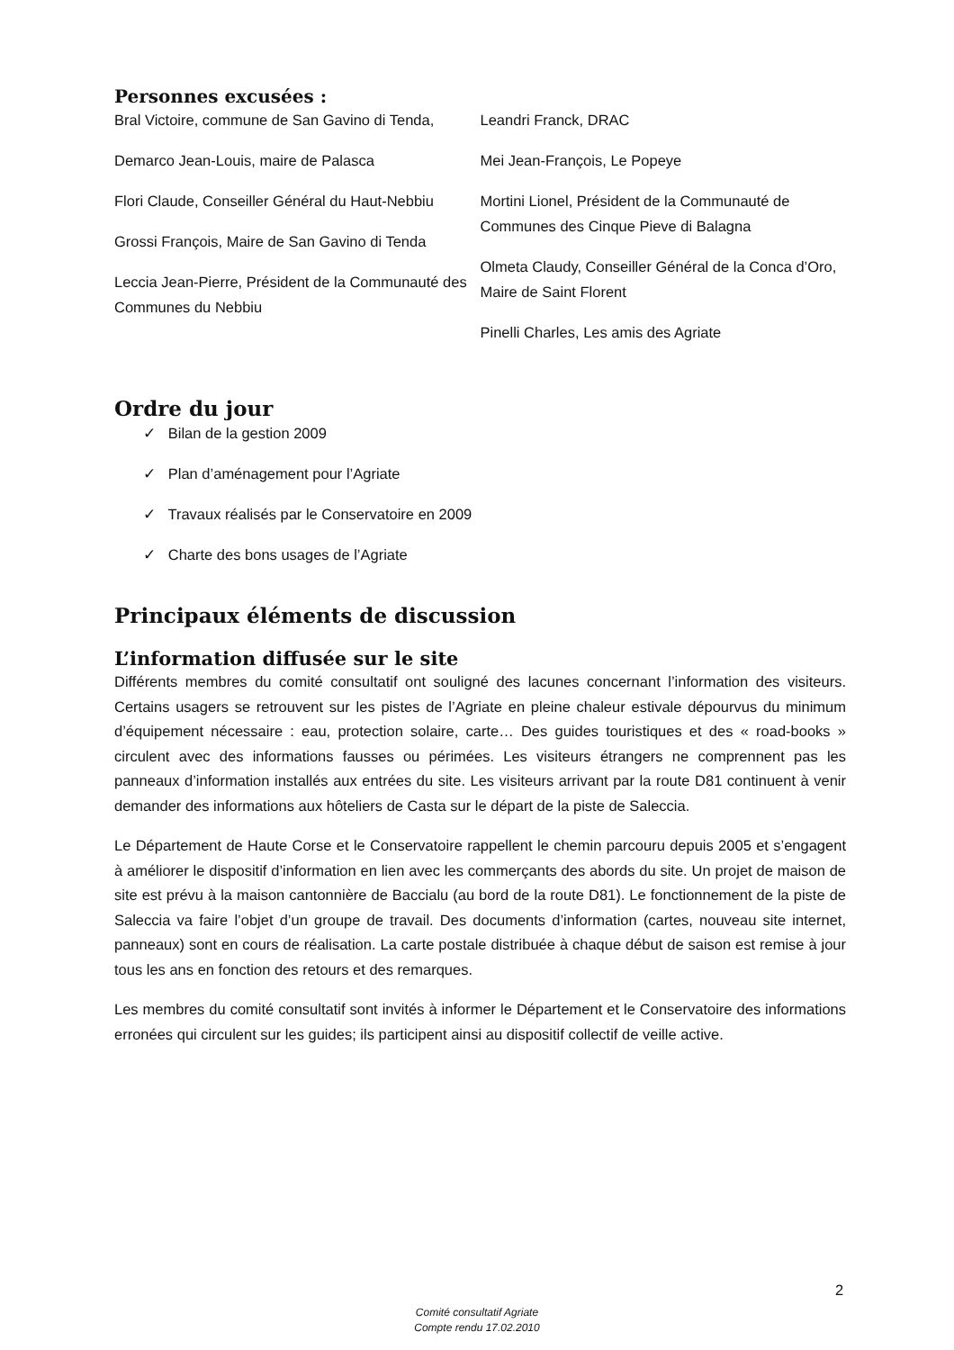Personnes excusées :
Bral Victoire, commune de San Gavino di Tenda,
Demarco Jean-Louis, maire de Palasca
Flori Claude, Conseiller Général du Haut-Nebbiu
Grossi François, Maire de San Gavino di Tenda
Leccia Jean-Pierre, Président de la Communauté des Communes du Nebbiu
Leandri Franck, DRAC
Mei Jean-François, Le Popeye
Mortini Lionel, Président de la Communauté de Communes des Cinque Pieve di Balagna
Olmeta Claudy, Conseiller Général de la Conca d’Oro, Maire de Saint Florent
Pinelli Charles, Les amis des Agriate
Ordre du jour
✓ Bilan de la gestion 2009
✓ Plan d’aménagement pour l’Agriate
✓ Travaux réalisés par le Conservatoire en 2009
✓ Charte des bons usages de l’Agriate
Principaux éléments de discussion
L’information diffusée sur le site
Différents membres du comité consultatif ont souligné des lacunes concernant l’information des visiteurs. Certains usagers se retrouvent sur les pistes de l’Agriate en pleine chaleur estivale dépourvus du minimum d’équipement nécessaire : eau, protection solaire, carte… Des guides touristiques et des « road-books » circulent avec des informations fausses ou périmées. Les visiteurs étrangers ne comprennent pas les panneaux d’information installés aux entrées du site. Les visiteurs arrivant par la route D81 continuent à venir demander des informations aux hôteliers de Casta sur le départ de la piste de Saleccia.
Le Département de Haute Corse et le Conservatoire rappellent le chemin parcouru depuis 2005 et s’engagent à améliorer le dispositif d’information en lien avec les commerçants des abords du site. Un projet de maison de site est prévu à la maison cantonnière de Baccialu (au bord de la route D81). Le fonctionnement de la piste de Saleccia va faire l’objet d’un groupe de travail. Des documents d’information (cartes, nouveau site internet, panneaux) sont en cours de réalisation. La carte postale distribuée à chaque début de saison est remise à jour tous les ans en fonction des retours et des remarques.
Les membres du comité consultatif sont invités à informer le Département et le Conservatoire des informations erronées qui circulent sur les guides; ils participent ainsi au dispositif collectif de veille active.
2
Comité consultatif Agriate
Compte rendu 17.02.2010